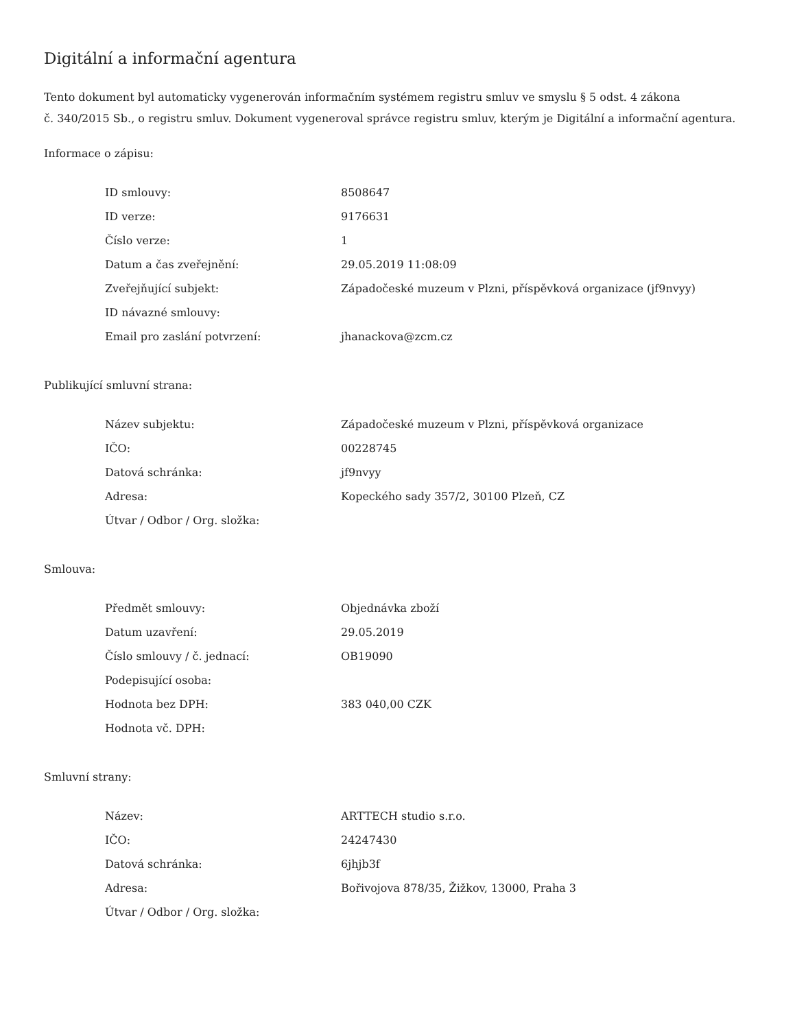Digitální a informační agentura
Tento dokument byl automaticky vygenerován informačním systémem registru smluv ve smyslu § 5 odst. 4 zákona
č. 340/2015 Sb., o registru smluv. Dokument vygeneroval správce registru smluv, kterým je Digitální a informační agentura.
Informace o zápisu:
| ID smlouvy: | 8508647 |
| ID verze: | 9176631 |
| Číslo verze: | 1 |
| Datum a čas zveřejnění: | 29.05.2019 11:08:09 |
| Zveřejňující subjekt: | Západočeské muzeum v Plzni, příspěvková organizace (jf9nvyy) |
| ID návazné smlouvy: | |
| Email pro zaslání potvrzení: | jhanackova@zcm.cz |
Publikující smluvní strana:
| Název subjektu: | Západočeské muzeum v Plzni, příspěvková organizace |
| IČO: | 00228745 |
| Datová schránka: | jf9nvyy |
| Adresa: | Kopeckého sady 357/2, 30100 Plzeň, CZ |
| Útvar / Odbor / Org. složka: | |
Smlouva:
| Předmět smlouvy: | Objednávka zboží |
| Datum uzavření: | 29.05.2019 |
| Číslo smlouvy / č. jednací: | OB19090 |
| Podepisující osoba: | |
| Hodnota bez DPH: | 383 040,00 CZK |
| Hodnota vč. DPH: | |
Smluvní strany:
| Název: | ARTTECH studio s.r.o. |
| IČO: | 24247430 |
| Datová schránka: | 6jhjb3f |
| Adresa: | Bořivojova 878/35, Žižkov, 13000, Praha 3 |
| Útvar / Odbor / Org. složka: | |